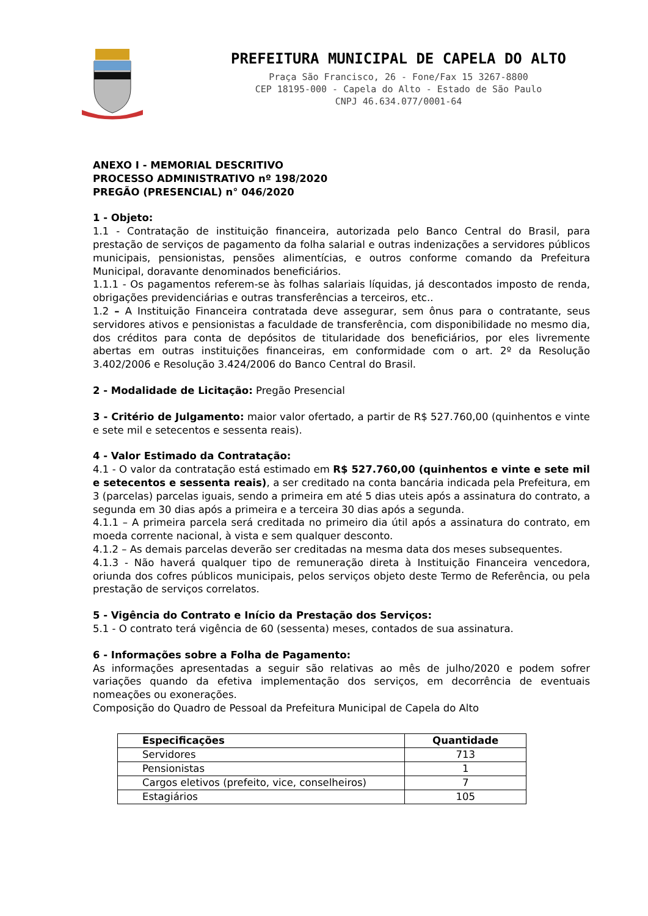PREFEITURA MUNICIPAL DE CAPELA DO ALTO
Praça São Francisco, 26 - Fone/Fax 15 3267-8800
CEP 18195-000 - Capela do Alto - Estado de São Paulo
CNPJ 46.634.077/0001-64
ANEXO I - MEMORIAL DESCRITIVO
PROCESSO ADMINISTRATIVO nº 198/2020
PREGÃO (PRESENCIAL) n° 046/2020
1 - Objeto:
1.1 - Contratação de instituição financeira, autorizada pelo Banco Central do Brasil, para prestação de serviços de pagamento da folha salarial e outras indenizações a servidores públicos municipais, pensionistas, pensões alimentícias, e outros conforme comando da Prefeitura Municipal, doravante denominados beneficiários.
1.1.1 - Os pagamentos referem-se às folhas salariais líquidas, já descontados imposto de renda, obrigações previdenciárias e outras transferências a terceiros, etc..
1.2 – A Instituição Financeira contratada deve assegurar, sem ônus para o contratante, seus servidores ativos e pensionistas a faculdade de transferência, com disponibilidade no mesmo dia, dos créditos para conta de depósitos de titularidade dos beneficiários, por eles livremente abertas em outras instituições financeiras, em conformidade com o art. 2º da Resolução 3.402/2006 e Resolução 3.424/2006 do Banco Central do Brasil.
2 - Modalidade de Licitação: Pregão Presencial
3 - Critério de Julgamento: maior valor ofertado, a partir de R$ 527.760,00 (quinhentos e vinte e sete mil e setecentos e sessenta reais).
4 - Valor Estimado da Contratação:
4.1 - O valor da contratação está estimado em R$ 527.760,00 (quinhentos e vinte e sete mil e setecentos e sessenta reais), a ser creditado na conta bancária indicada pela Prefeitura, em 3 (parcelas) parcelas iguais, sendo a primeira em até 5 dias uteis após a assinatura do contrato, a segunda em 30 dias após a primeira e a terceira 30 dias após a segunda.
4.1.1 – A primeira parcela será creditada no primeiro dia útil após a assinatura do contrato, em moeda corrente nacional, à vista e sem qualquer desconto.
4.1.2 – As demais parcelas deverão ser creditadas na mesma data dos meses subsequentes.
4.1.3 - Não haverá qualquer tipo de remuneração direta à Instituição Financeira vencedora, oriunda dos cofres públicos municipais, pelos serviços objeto deste Termo de Referência, ou pela prestação de serviços correlatos.
5 - Vigência do Contrato e Início da Prestação dos Serviços:
5.1 - O contrato terá vigência de 60 (sessenta) meses, contados de sua assinatura.
6 - Informações sobre a Folha de Pagamento:
As informações apresentadas a seguir são relativas ao mês de julho/2020 e podem sofrer variações quando da efetiva implementação dos serviços, em decorrência de eventuais nomeações ou exonerações.
Composição do Quadro de Pessoal da Prefeitura Municipal de Capela do Alto
| Especificações | Quantidade |
| --- | --- |
| Servidores | 713 |
| Pensionistas | 1 |
| Cargos eletivos (prefeito, vice, conselheiros) | 7 |
| Estagiários | 105 |